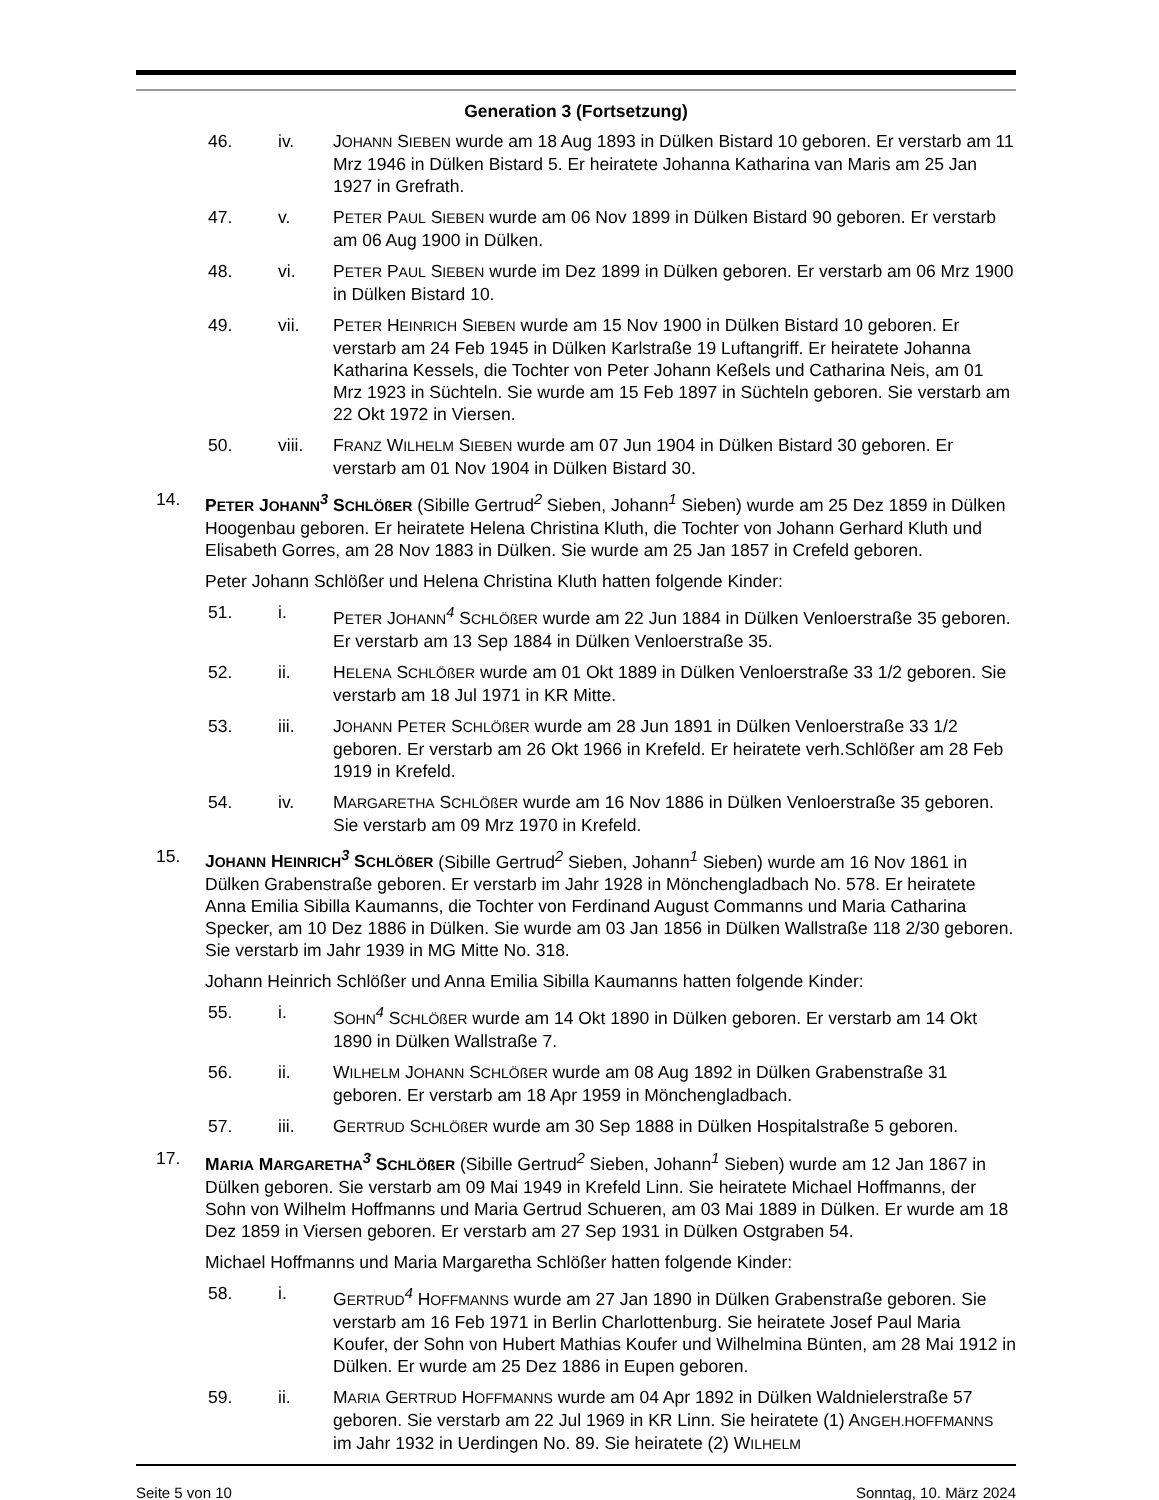Generation 3 (Fortsetzung)
46. iv. JOHANN SIEBEN wurde am 18 Aug 1893 in Dülken Bistard 10 geboren. Er verstarb am 11 Mrz 1946 in Dülken Bistard 5. Er heiratete Johanna Katharina van Maris am 25 Jan 1927 in Grefrath.
47. v. PETER PAUL SIEBEN wurde am 06 Nov 1899 in Dülken Bistard 90 geboren. Er verstarb am 06 Aug 1900 in Dülken.
48. vi. PETER PAUL SIEBEN wurde im Dez 1899 in Dülken geboren. Er verstarb am 06 Mrz 1900 in Dülken Bistard 10.
49. vii. PETER HEINRICH SIEBEN wurde am 15 Nov 1900 in Dülken Bistard 10 geboren. Er verstarb am 24 Feb 1945 in Dülken Karlstraße 19 Luftangriff. Er heiratete Johanna Katharina Kessels, die Tochter von Peter Johann Keßels und Catharina Neis, am 01 Mrz 1923 in Süchteln. Sie wurde am 15 Feb 1897 in Süchteln geboren. Sie verstarb am 22 Okt 1972 in Viersen.
50. viii. FRANZ WILHELM SIEBEN wurde am 07 Jun 1904 in Dülken Bistard 30 geboren. Er verstarb am 01 Nov 1904 in Dülken Bistard 30.
14. PETER JOHANN<sup>3</sup> SCHLÖßER (Sibille Gertrud<sup>2</sup> Sieben, Johann<sup>1</sup> Sieben) wurde am 25 Dez 1859 in Dülken Hoogenbau geboren. Er heiratete Helena Christina Kluth, die Tochter von Johann Gerhard Kluth und Elisabeth Gorres, am 28 Nov 1883 in Dülken. Sie wurde am 25 Jan 1857 in Crefeld geboren.
Peter Johann Schlößer und Helena Christina Kluth hatten folgende Kinder:
51. i. PETER JOHANN<sup>4</sup> SCHLÖßER wurde am 22 Jun 1884 in Dülken Venloerstraße 35 geboren. Er verstarb am 13 Sep 1884 in Dülken Venloerstraße 35.
52. ii. HELENA SCHLÖßER wurde am 01 Okt 1889 in Dülken Venloerstraße 33 1/2 geboren. Sie verstarb am 18 Jul 1971 in KR Mitte.
53. iii. JOHANN PETER SCHLÖßER wurde am 28 Jun 1891 in Dülken Venloerstraße 33 1/2 geboren. Er verstarb am 26 Okt 1966 in Krefeld. Er heiratete verh.Schlößer am 28 Feb 1919 in Krefeld.
54. iv. MARGARETHA SCHLÖßER wurde am 16 Nov 1886 in Dülken Venloerstraße 35 geboren. Sie verstarb am 09 Mrz 1970 in Krefeld.
15. JOHANN HEINRICH<sup>3</sup> SCHLÖßER (Sibille Gertrud<sup>2</sup> Sieben, Johann<sup>1</sup> Sieben) wurde am 16 Nov 1861 in Dülken Grabenstraße geboren. Er verstarb im Jahr 1928 in Mönchengladbach No. 578. Er heiratete Anna Emilia Sibilla Kaumanns, die Tochter von Ferdinand August Commanns und Maria Catharina Specker, am 10 Dez 1886 in Dülken. Sie wurde am 03 Jan 1856 in Dülken Wallstraße 118 2/30 geboren. Sie verstarb im Jahr 1939 in MG Mitte No. 318.
Johann Heinrich Schlößer und Anna Emilia Sibilla Kaumanns hatten folgende Kinder:
55. i. SOHN<sup>4</sup> SCHLÖßER wurde am 14 Okt 1890 in Dülken geboren. Er verstarb am 14 Okt 1890 in Dülken Wallstraße 7.
56. ii. WILHELM JOHANN SCHLÖßER wurde am 08 Aug 1892 in Dülken Grabenstraße 31 geboren. Er verstarb am 18 Apr 1959 in Mönchengladbach.
57. iii. GERTRUD SCHLÖßER wurde am 30 Sep 1888 in Dülken Hospitalstraße 5 geboren.
17. MARIA MARGARETHA<sup>3</sup> SCHLÖßER (Sibille Gertrud<sup>2</sup> Sieben, Johann<sup>1</sup> Sieben) wurde am 12 Jan 1867 in Dülken geboren. Sie verstarb am 09 Mai 1949 in Krefeld Linn. Sie heiratete Michael Hoffmanns, der Sohn von Wilhelm Hoffmanns und Maria Gertrud Schueren, am 03 Mai 1889 in Dülken. Er wurde am 18 Dez 1859 in Viersen geboren. Er verstarb am 27 Sep 1931 in Dülken Ostgraben 54.
Michael Hoffmanns und Maria Margaretha Schlößer hatten folgende Kinder:
58. i. GERTRUD<sup>4</sup> HOFFMANNS wurde am 27 Jan 1890 in Dülken Grabenstraße geboren. Sie verstarb am 16 Feb 1971 in Berlin Charlottenburg. Sie heiratete Josef Paul Maria Koufer, der Sohn von Hubert Mathias Koufer und Wilhelmina Bünten, am 28 Mai 1912 in Dülken. Er wurde am 25 Dez 1886 in Eupen geboren.
59. ii. MARIA GERTRUD HOFFMANNS wurde am 04 Apr 1892 in Dülken Waldnielerstraße 57 geboren. Sie verstarb am 22 Jul 1969 in KR Linn. Sie heiratete (1) ANGEH.HOFFMANNS im Jahr 1932 in Uerdingen No. 89. Sie heiratete (2) WILHELM
Seite 5 von 10 Sonntag, 10. März 2024